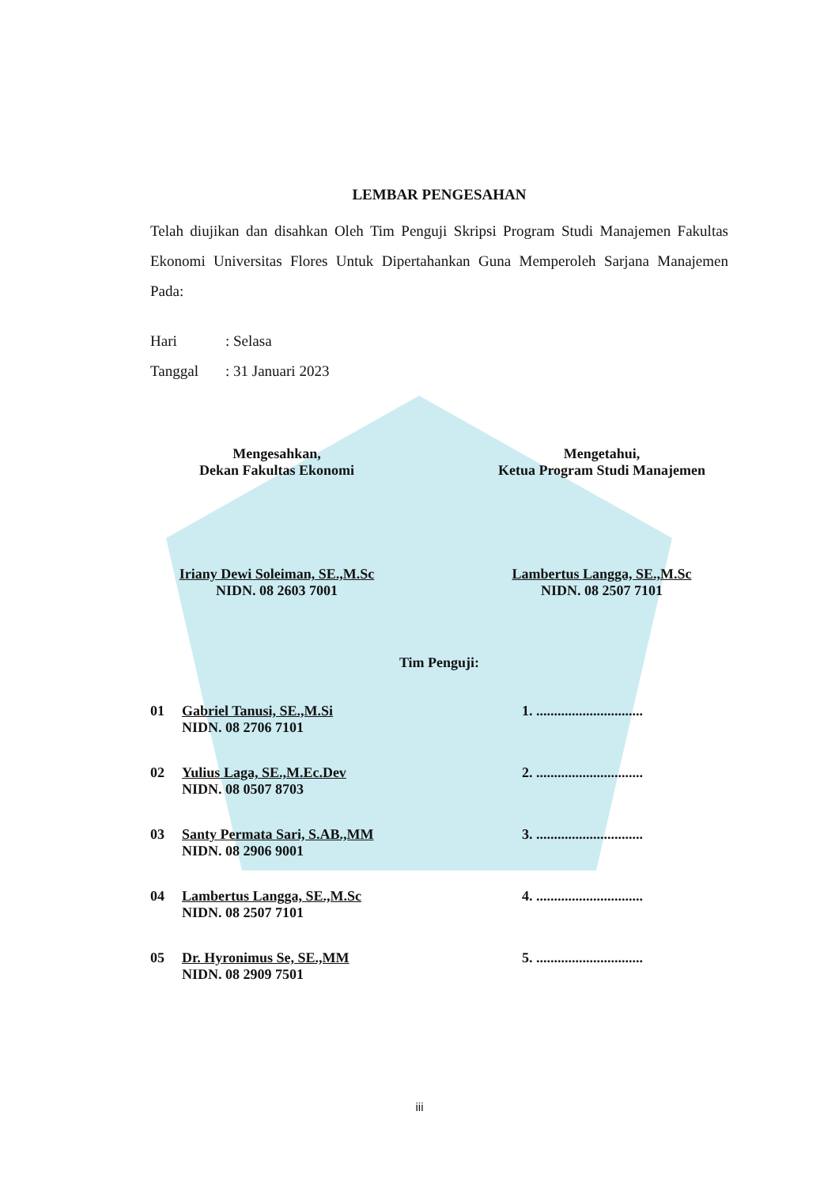LEMBAR PENGESAHAN
Telah diujikan dan disahkan Oleh Tim Penguji Skripsi Program Studi Manajemen Fakultas Ekonomi Universitas Flores Untuk Dipertahankan Guna Memperoleh Sarjana Manajemen Pada:
Hari: Selasa
Tanggal: 31 Januari 2023
Mengesahkan,
Dekan Fakultas Ekonomi
Iriany Dewi Soleiman, SE.,M.Sc
NIDN. 08 2603 7001
Mengetahui,
Ketua Program Studi Manajemen
Lambertus Langga, SE.,M.Sc
NIDN. 08 2507 7101
Tim Penguji:
01 Gabriel Tanusi, SE.,M.Si
NIDN. 08 2706 7101
1. ..............................
02 Yulius Laga, SE.,M.Ec.Dev
NIDN. 08 0507 8703
2. ..............................
03 Santy Permata Sari, S.AB.,MM
NIDN. 08 2906 9001
3. ..............................
04 Lambertus Langga, SE.,M.Sc
NIDN. 08 2507 7101
4. ..............................
05 Dr. Hyronimus Se, SE.,MM
NIDN. 08 2909 7501
5. ..............................
iii